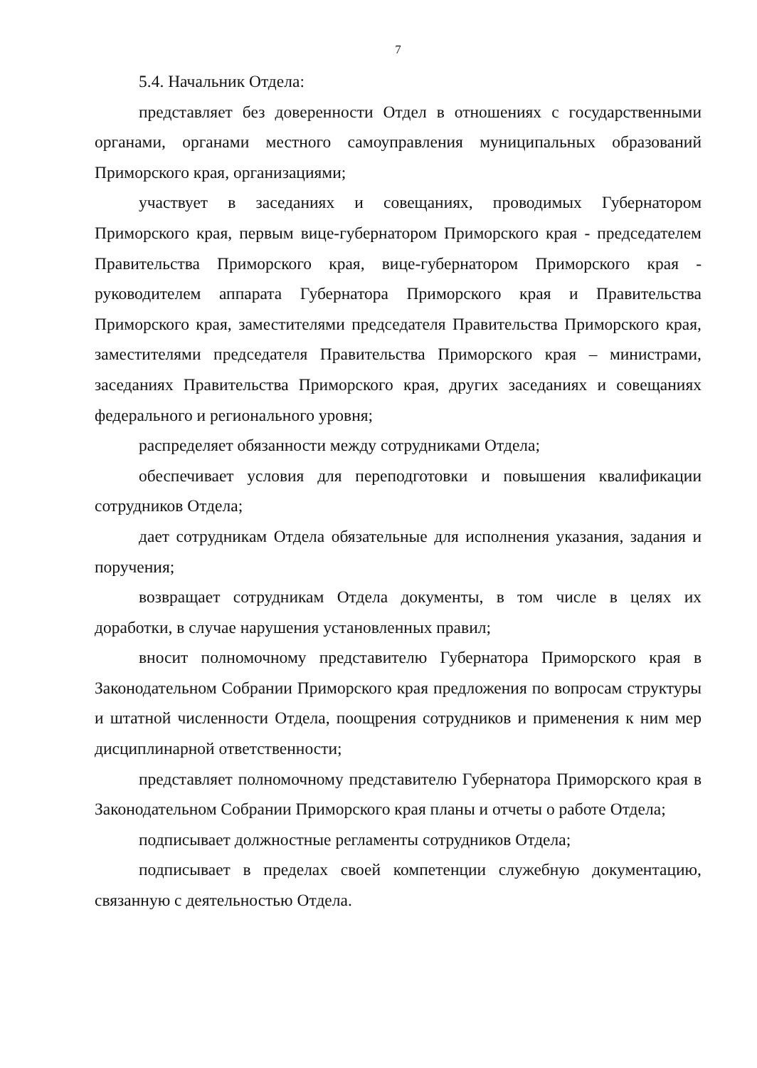7
5.4. Начальник Отдела:
представляет без доверенности Отдел в отношениях с государственными органами, органами местного самоуправления муниципальных образований Приморского края, организациями;
участвует в заседаниях и совещаниях, проводимых Губернатором Приморского края, первым вице-губернатором Приморского края - председателем Правительства Приморского края, вице-губернатором Приморского края - руководителем аппарата Губернатора Приморского края и Правительства Приморского края, заместителями председателя Правительства Приморского края, заместителями председателя Правительства Приморского края – министрами, заседаниях Правительства Приморского края, других заседаниях и совещаниях федерального и регионального уровня;
распределяет обязанности между сотрудниками Отдела;
обеспечивает условия для переподготовки и повышения квалификации сотрудников Отдела;
дает сотрудникам Отдела обязательные для исполнения указания, задания и поручения;
возвращает сотрудникам Отдела документы, в том числе в целях их доработки, в случае нарушения установленных правил;
вносит полномочному представителю Губернатора Приморского края в Законодательном Собрании Приморского края предложения по вопросам структуры и штатной численности Отдела, поощрения сотрудников и применения к ним мер дисциплинарной ответственности;
представляет полномочному представителю Губернатора Приморского края в Законодательном Собрании Приморского края планы и отчеты о работе Отдела;
подписывает должностные регламенты сотрудников Отдела;
подписывает в пределах своей компетенции служебную документацию, связанную с деятельностью Отдела.